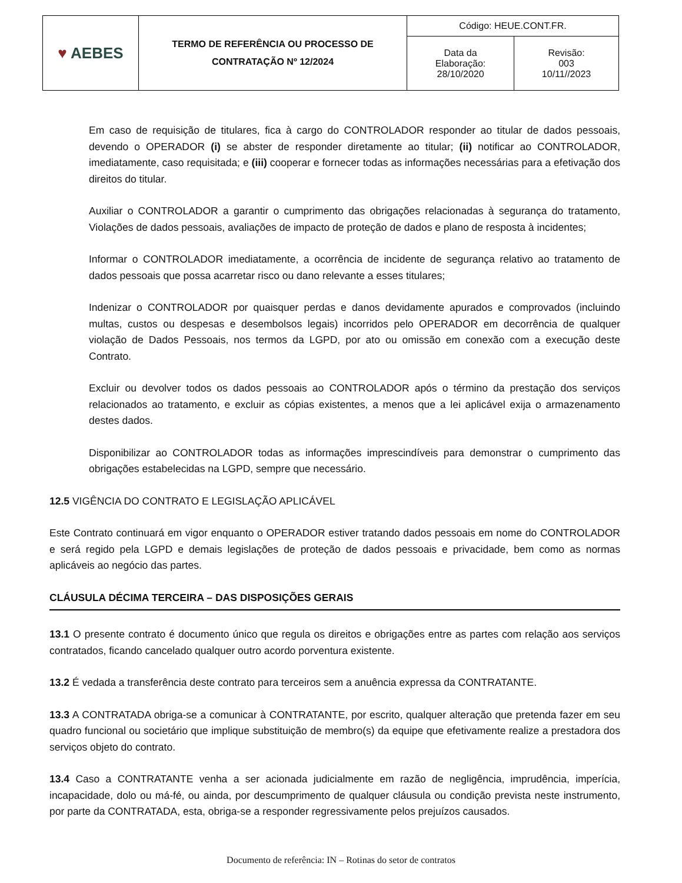| ♥ AEBES | TERMO DE REFERÊNCIA OU PROCESSO DE CONTRATAÇÃO Nº 12/2024 | Código: HEUE.CONT.FR. | |
| | | Data da Elaboração: 28/10/2020 | Revisão: 003 10/11//2023 |
Em caso de requisição de titulares, fica à cargo do CONTROLADOR responder ao titular de dados pessoais, devendo o OPERADOR (i) se abster de responder diretamente ao titular; (ii) notificar ao CONTROLADOR, imediatamente, caso requisitada; e (iii) cooperar e fornecer todas as informações necessárias para a efetivação dos direitos do titular.
Auxiliar o CONTROLADOR a garantir o cumprimento das obrigações relacionadas à segurança do tratamento, Violações de dados pessoais, avaliações de impacto de proteção de dados e plano de resposta à incidentes;
Informar o CONTROLADOR imediatamente, a ocorrência de incidente de segurança relativo ao tratamento de dados pessoais que possa acarretar risco ou dano relevante a esses titulares;
Indenizar o CONTROLADOR por quaisquer perdas e danos devidamente apurados e comprovados (incluindo multas, custos ou despesas e desembolsos legais) incorridos pelo OPERADOR em decorrência de qualquer violação de Dados Pessoais, nos termos da LGPD, por ato ou omissão em conexão com a execução deste Contrato.
Excluir ou devolver todos os dados pessoais ao CONTROLADOR após o término da prestação dos serviços relacionados ao tratamento, e excluir as cópias existentes, a menos que a lei aplicável exija o armazenamento destes dados.
Disponibilizar ao CONTROLADOR todas as informações imprescindíveis para demonstrar o cumprimento das obrigações estabelecidas na LGPD, sempre que necessário.
12.5 VIGÊNCIA DO CONTRATO E LEGISLAÇÃO APLICÁVEL
Este Contrato continuará em vigor enquanto o OPERADOR estiver tratando dados pessoais em nome do CONTROLADOR e será regido pela LGPD e demais legislações de proteção de dados pessoais e privacidade, bem como as normas aplicáveis ao negócio das partes.
CLÁUSULA DÉCIMA TERCEIRA – DAS DISPOSIÇÕES GERAIS
13.1 O presente contrato é documento único que regula os direitos e obrigações entre as partes com relação aos serviços contratados, ficando cancelado qualquer outro acordo porventura existente.
13.2 É vedada a transferência deste contrato para terceiros sem a anuência expressa da CONTRATANTE.
13.3 A CONTRATADA obriga-se a comunicar à CONTRATANTE, por escrito, qualquer alteração que pretenda fazer em seu quadro funcional ou societário que implique substituição de membro(s) da equipe que efetivamente realize a prestadora dos serviços objeto do contrato.
13.4 Caso a CONTRATANTE venha a ser acionada judicialmente em razão de negligência, imprudência, imperícia, incapacidade, dolo ou má-fé, ou ainda, por descumprimento de qualquer cláusula ou condição prevista neste instrumento, por parte da CONTRATADA, esta, obriga-se a responder regressivamente pelos prejuízos causados.
Documento de referência: IN – Rotinas do setor de contratos